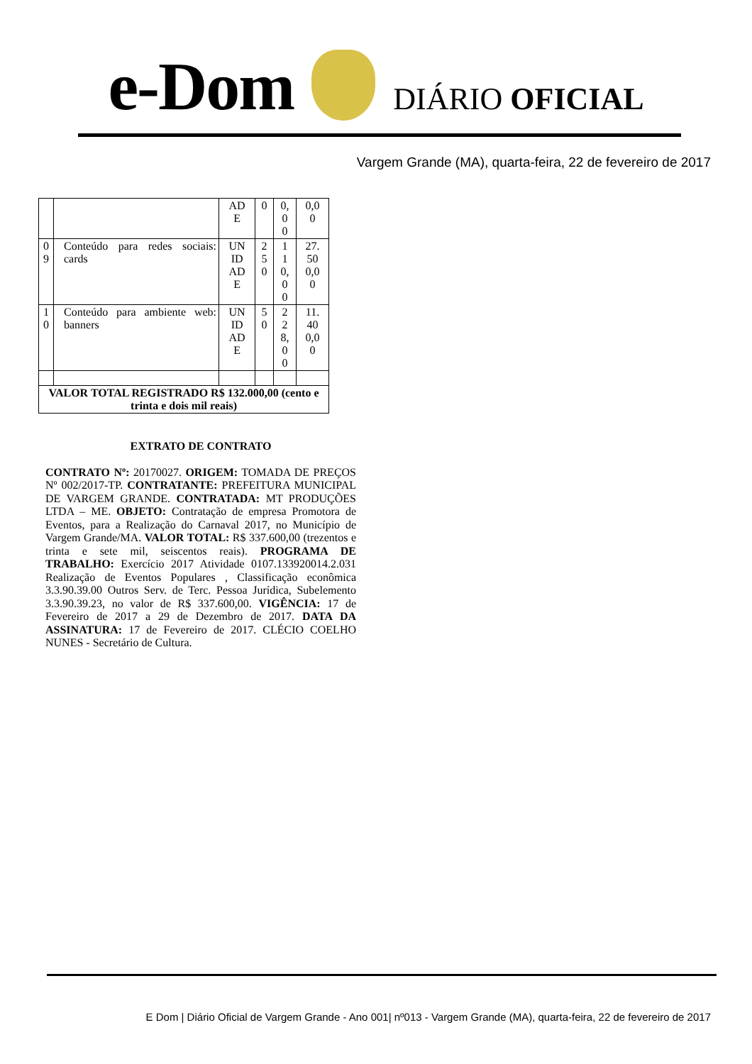e-Dom
DIÁRIO OFICIAL
Vargem Grande (MA), quarta-feira, 22 de fevereiro de 2017
| | | AD E | 0 | 0, 0 0 | 0,0 0 |
| 0 9 | Conteúdo para redes sociais: cards | UN ID AD E | 2 5 0 | 1 1 0, 0 0 | 27. 50 0,0 0 |
| 1 0 | Conteúdo para ambiente web: banners | UN ID AD E | 5 0 | 2 2 8, 0 0 | 11. 40 0,0 0 |
| VALOR TOTAL REGISTRADO R$ 132.000,00 (cento e trinta e dois mil reais) | | | | | |
EXTRATO DE CONTRATO
CONTRATO Nº: 20170027. ORIGEM: TOMADA DE PREÇOS Nº 002/2017-TP. CONTRATANTE: PREFEITURA MUNICIPAL DE VARGEM GRANDE. CONTRATADA: MT PRODUÇÕES LTDA – ME. OBJETO: Contratação de empresa Promotora de Eventos, para a Realização do Carnaval 2017, no Município de Vargem Grande/MA. VALOR TOTAL: R$ 337.600,00 (trezentos e trinta e sete mil, seiscentos reais). PROGRAMA DE TRABALHO: Exercício 2017 Atividade 0107.133920014.2.031 Realização de Eventos Populares , Classificação econômica 3.3.90.39.00 Outros Serv. de Terc. Pessoa Jurídica, Subelemento 3.3.90.39.23, no valor de R$ 337.600,00. VIGÊNCIA: 17 de Fevereiro de 2017 a 29 de Dezembro de 2017. DATA DA ASSINATURA: 17 de Fevereiro de 2017. CLÉCIO COELHO NUNES - Secretário de Cultura.
E Dom | Diário Oficial de Vargem Grande - Ano 001| nº013 - Vargem Grande (MA), quarta-feira, 22 de fevereiro de 2017